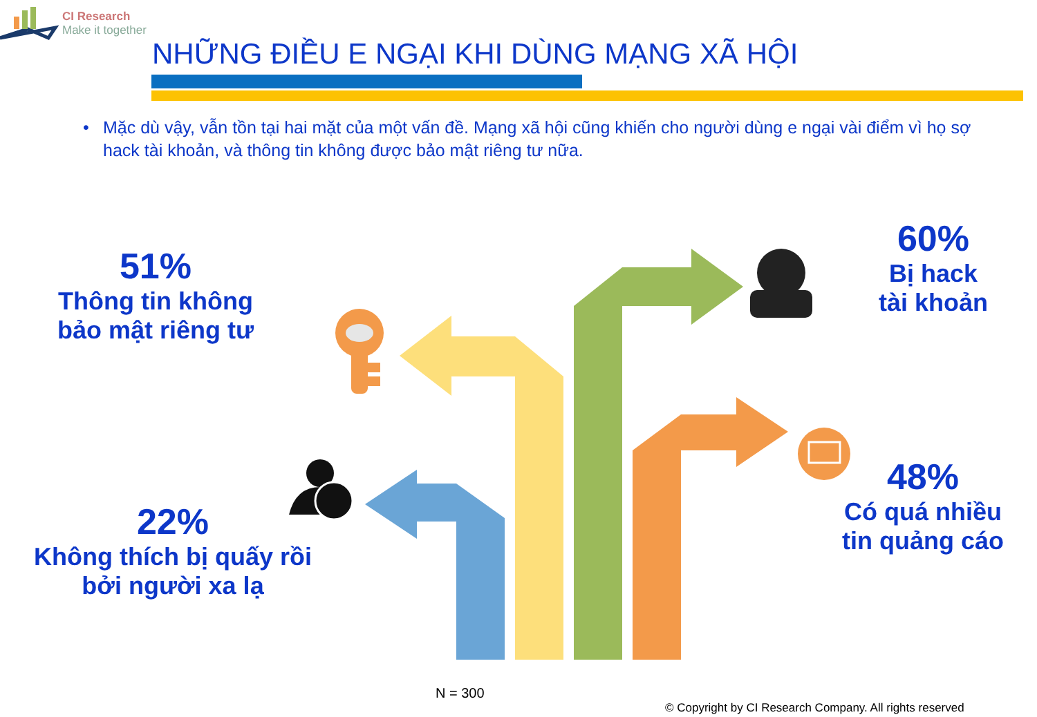CI Research
Make it together
NHỮNG ĐIỀU E NGẠI KHI DÙNG MẠNG XÃ HỘI
• Mặc dù vậy, vẫn tồn tại hai mặt của một vấn đề. Mạng xã hội cũng khiến cho người dùng e ngại vài điểm vì họ sợ hack tài khoản, và thông tin không được bảo mật riêng tư nữa.
51%
Thông tin không
bảo mật riêng tư
60%
Bị hack
tài khoản
22%
Không thích bị quấy rồi
bởi người xa lạ
48%
Có quá nhiều
tin quảng cáo
N = 300
© Copyright by CI Research Company. All rights reserved